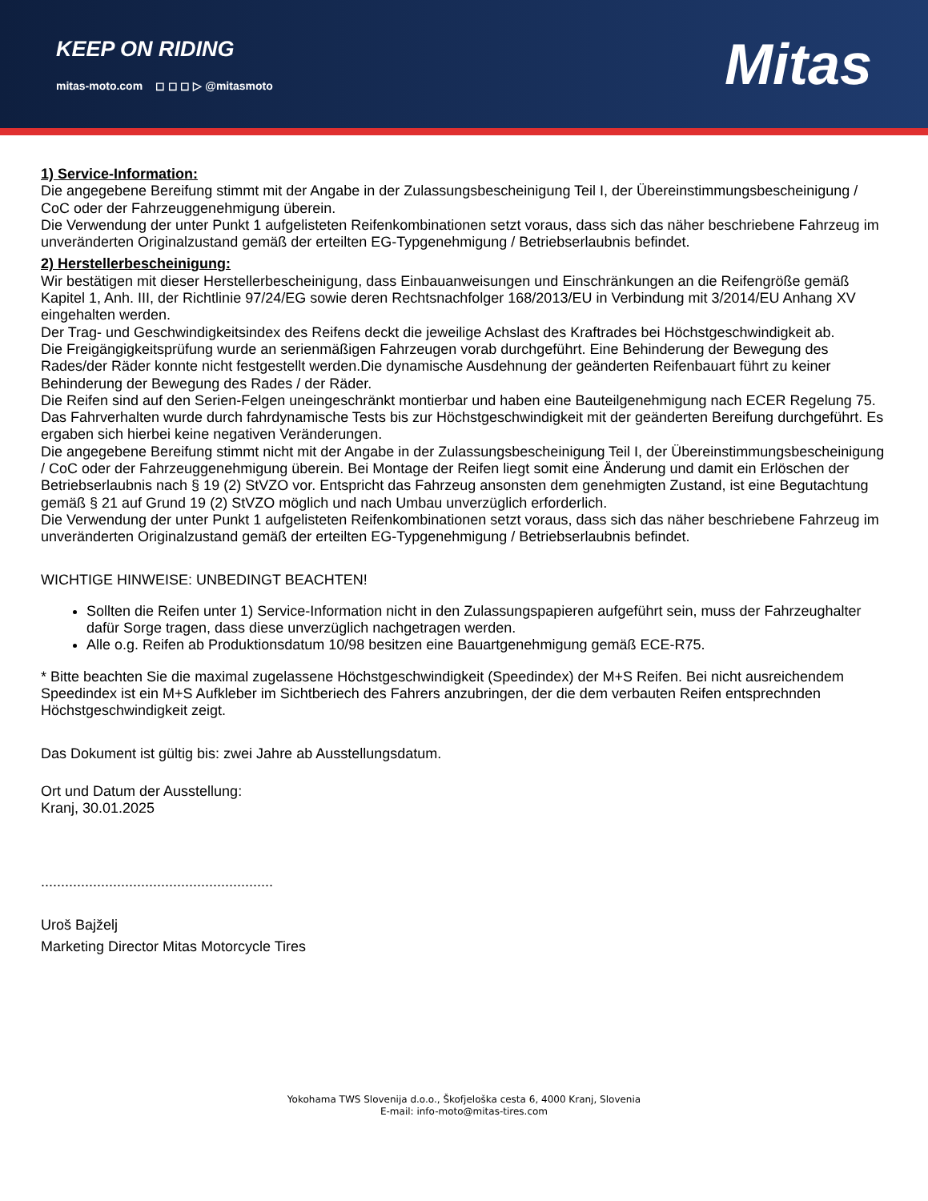KEEP ON RIDING
mitas-moto.com ◻ ◻ ◻ ▷ @mitasmoto
Mitas
1) Service-Information:
Die angegebene Bereifung stimmt mit der Angabe in der Zulassungsbescheinigung Teil I, der Übereinstimmungsbescheinigung / CoC oder der Fahrzeuggenehmigung überein.
Die Verwendung der unter Punkt 1 aufgelisteten Reifenkombinationen setzt voraus, dass sich das näher beschriebene Fahrzeug im unveränderten Originalzustand gemäß der erteilten EG-Typgenehmigung / Betriebserlaubnis befindet.
2) Herstellerbescheinigung:
Wir bestätigen mit dieser Herstellerbescheinigung, dass Einbauanweisungen und Einschränkungen an die Reifengröße gemäß Kapitel 1, Anh. III, der Richtlinie 97/24/EG sowie deren Rechtsnachfolger 168/2013/EU in Verbindung mit 3/2014/EU Anhang XV eingehalten werden.
Der Trag- und Geschwindigkeitsindex des Reifens deckt die jeweilige Achslast des Kraftrades bei Höchstgeschwindigkeit ab.
Die Freigängigkeitsprüfung wurde an serienmäßigen Fahrzeugen vorab durchgeführt. Eine Behinderung der Bewegung des Rades/der Räder konnte nicht festgestellt werden.Die dynamische Ausdehnung der geänderten Reifenbauart führt zu keiner Behinderung der Bewegung des Rades / der Räder.
Die Reifen sind auf den Serien-Felgen uneingeschränkt montierbar und haben eine Bauteilgenehmigung nach ECER Regelung 75.
Das Fahrverhalten wurde durch fahrdynamische Tests bis zur Höchstgeschwindigkeit mit der geänderten Bereifung durchgeführt. Es ergaben sich hierbei keine negativen Veränderungen.
Die angegebene Bereifung stimmt nicht mit der Angabe in der Zulassungsbescheinigung Teil I, der Übereinstimmungsbescheinigung / CoC oder der Fahrzeuggenehmigung überein. Bei Montage der Reifen liegt somit eine Änderung und damit ein Erlöschen der Betriebserlaubnis nach § 19 (2) StVZO vor. Entspricht das Fahrzeug ansonsten dem genehmigten Zustand, ist eine Begutachtung gemäß § 21 auf Grund 19 (2) StVZO möglich und nach Umbau unverzüglich erforderlich.
Die Verwendung der unter Punkt 1 aufgelisteten Reifenkombinationen setzt voraus, dass sich das näher beschriebene Fahrzeug im unveränderten Originalzustand gemäß der erteilten EG-Typgenehmigung / Betriebserlaubnis befindet.
WICHTIGE HINWEISE: UNBEDINGT BEACHTEN!
Sollten die Reifen unter 1) Service-Information nicht in den Zulassungspapieren aufgeführt sein, muss der Fahrzeughalter dafür Sorge tragen, dass diese unverzüglich nachgetragen werden.
Alle o.g. Reifen ab Produktionsdatum 10/98 besitzen eine Bauartgenehmigung gemäß ECE-R75.
* Bitte beachten Sie die maximal zugelassene Höchstgeschwindigkeit (Speedindex) der M+S Reifen. Bei nicht ausreichendem Speedindex ist ein M+S Aufkleber im Sichtberiech des Fahrers anzubringen, der die dem verbauten Reifen entsprechnden Höchstgeschwindigkeit zeigt.
Das Dokument ist gültig bis: zwei Jahre ab Ausstellungsdatum.
Ort und Datum der Ausstellung:
Kranj, 30.01.2025
..........................................................
Uroš Bajželj
Marketing Director Mitas Motorcycle Tires
Yokohama TWS Slovenija d.o.o., Škofjeloška cesta 6, 4000 Kranj, Slovenia
E-mail: info-moto@mitas-tires.com